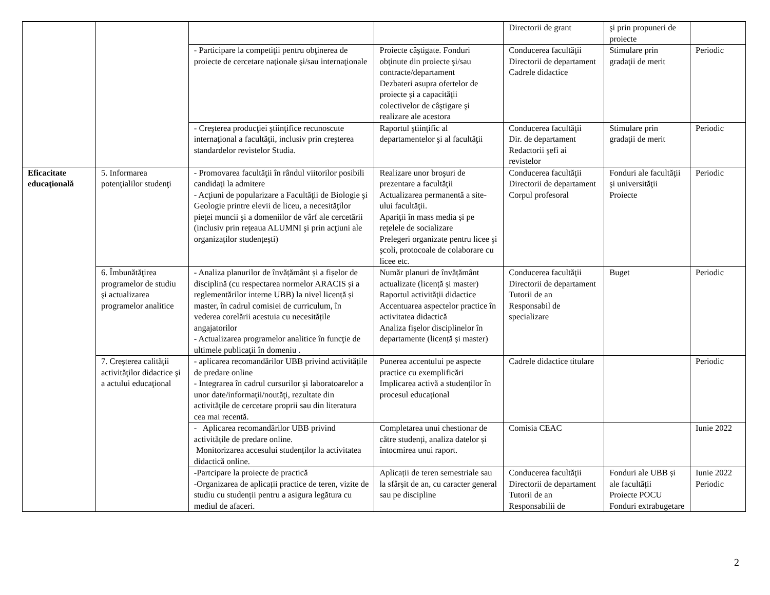| | | | | Directorii de grant | şi prin propuneri de proiecte | |
| | | - Participare la competiţii pentru obţinerea de proiecte de cercetare naţionale şi/sau internaţionale | Proiecte câştigate. Fonduri obţinute din proiecte şi/sau contracte/departament Dezbateri asupra ofertelor de proiecte şi a capacităţii colectivelor de câştigare şi realizare ale acestora | Conducerea facultăţii Directorii de departament Cadrele didactice | Stimulare prin gradaţii de merit | Periodic |
| | | - Creşterea producţiei ştiinţifice recunoscute internaţional a facultăţii, inclusiv prin creşterea standardelor revistelor Studia. | Raportul ştiinţific al departamentelor şi al facultăţii | Conducerea facultăţii Dir. de departament Redactorii şefi ai revistelor | Stimulare prin gradaţii de merit | Periodic |
| Eficacitate educaţională | 5. Informarea potenţialilor studenţi | - Promovarea facultăţii în rândul viitorilor posibili candidaţi la admitere - Acţiuni de popularizare a Facultăţii de Biologie şi Geologie printre elevii de liceu, a necesităţilor pieţei muncii şi a domeniilor de vârf ale cercetării (inclusiv prin reţeaua ALUMNI şi prin acţiuni ale organizaților studențești) | Realizare unor broşuri de prezentare a facultăţii Actualizarea permanentă a site-ului facultăţii. Apariţii în mass media și pe rețelele de socializare Prelegeri organizate pentru licee şi şcoli, protocoale de colaborare cu licee etc. | Conducerea facultăţii Directorii de departament Corpul profesoral | Fonduri ale facultăţii şi universităţii Proiecte | Periodic |
| | 6. Îmbunătăţirea programelor de studiu şi actualizarea programelor analitice | - Analiza planurilor de învățământ și a fișelor de disciplină (cu respectarea normelor ARACIS și a reglementărilor interne UBB) la nivel licență și master, în cadrul comisiei de curriculum, în vederea corelării acestuia cu necesitățile angajatorilor - Actualizarea programelor analitice în funcţie de ultimele publicaţii în domeniu . | Număr planuri de învățământ actualizate (licență și master) Raportul activităţii didactice Accentuarea aspectelor practice în activitatea didactică Analiza fişelor disciplinelor în departamente (licență și master) | Conducerea facultăţii Directorii de departament Tutorii de an Responsabil de specializare | Buget | Periodic |
| | 7. Creşterea calităţii activităţilor didactice şi a actului educaţional | - aplicarea recomandărilor UBB privind activitățile de predare online - Integrarea în cadrul cursurilor şi laboratoarelor a unor date/informaţii/noutăţi, rezultate din activităţile de cercetare proprii sau din literatura cea mai recentă. | Punerea accentului pe aspecte practice cu exemplificări Implicarea activă a studenților în procesul educațional | Cadrele didactice titulare | | Periodic |
| | | - Aplicarea recomandărilor UBB privind activitățile de predare online. Monitorizarea accesului studenților la activitatea didactică online. | Completarea unui chestionar de către studenți, analiza datelor și întocmirea unui raport. | Comisia CEAC | | Iunie 2022 |
| | | -Partcipare la proiecte de practică -Organizarea de aplicații practice de teren, vizite de studiu cu studenții pentru a asigura legătura cu mediul de afaceri. | Aplicații de teren semestriale sau la sfârșit de an, cu caracter general sau pe discipline | Conducerea facultăţii Directorii de departament Tutorii de an Responsabilii de | Fonduri ale UBB și ale facultății Proiecte POCU Fonduri extrabugetare | Iunie 2022 Periodic |
2